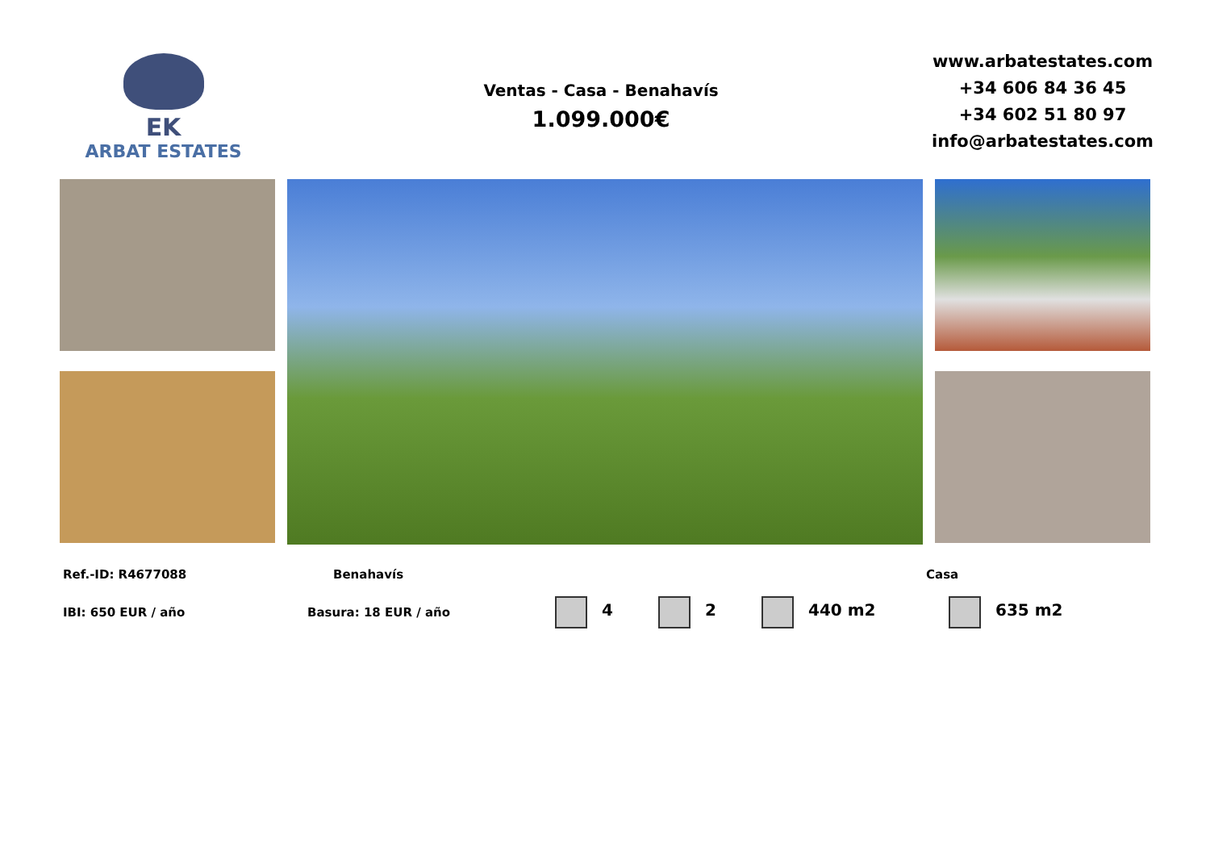EK
ARBAT ESTATES
Ventas - Casa - Benahavís
1.099.000€
www.arbatestates.com
+34 606 84 36 45
+34 602 51 80 97
info@arbatestates.com
Ref.-ID: R4677088 Benahavís Casa
IBI: 650 EUR / año Basura: 18 EUR / año 4 2 440 m2 635 m2